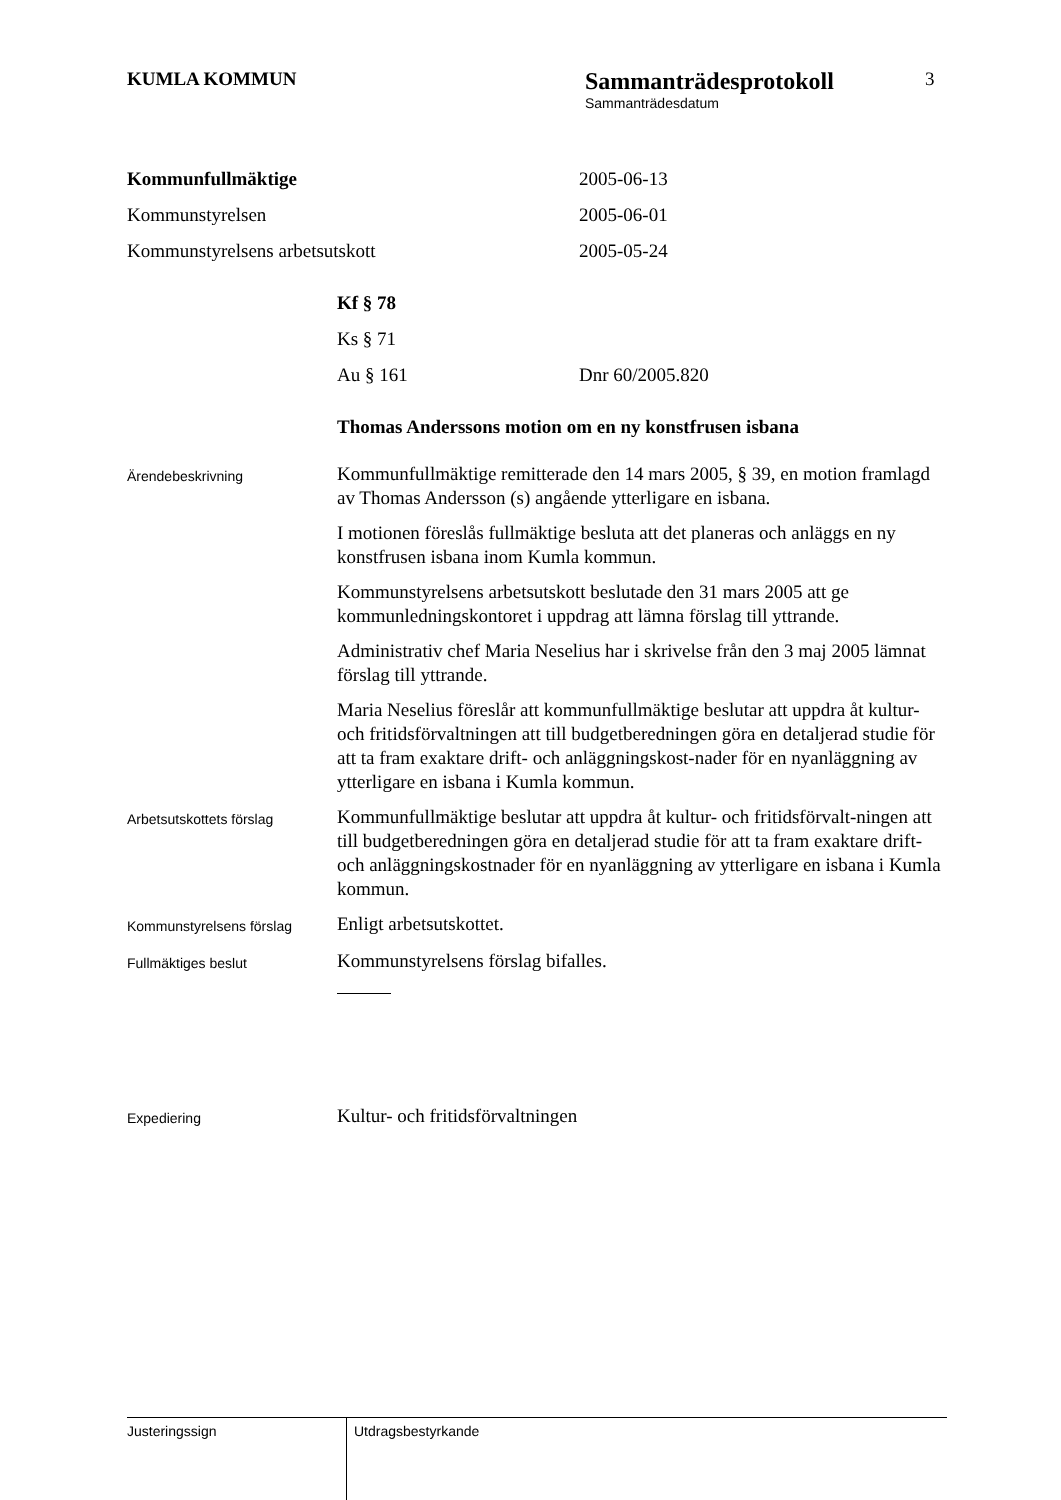KUMLA KOMMUN
Sammanträdesprotokoll
Sammanträdesdatum
3
Kommunfullmäktige 2005-06-13
Kommunstyrelsen 2005-06-01
Kommunstyrelsens arbetsutskott 2005-05-24
Kf § 78
Ks § 71
Au § 161 Dnr 60/2005.820
Thomas Anderssons motion om en ny konstfrusen isbana
Ärendebeskrivning
Kommunfullmäktige remitterade den 14 mars 2005, § 39, en motion framlagd av Thomas Andersson (s) angående ytterligare en isbana.
I motionen föreslås fullmäktige besluta att det planeras och anläggs en ny konstfrusen isbana inom Kumla kommun.
Kommunstyrelsens arbetsutskott beslutade den 31 mars 2005 att ge kommunledningskontoret i uppdrag att lämna förslag till yttrande.
Administrativ chef Maria Neselius har i skrivelse från den 3 maj 2005 lämnat förslag till yttrande.
Maria Neselius föreslår att kommunfullmäktige beslutar att uppdra åt kultur- och fritidsförvaltningen att till budgetberedningen göra en detaljerad studie för att ta fram exaktare drift- och anläggningskost-nader för en nyanläggning av ytterligare en isbana i Kumla kommun.
Arbetsutskottets förslag
Kommunfullmäktige beslutar att uppdra åt kultur- och fritidsförvalt-ningen att till budgetberedningen göra en detaljerad studie för att ta fram exaktare drift- och anläggningskostnader för en nyanläggning av ytterligare en isbana i Kumla kommun.
Kommunstyrelsens förslag
Enligt arbetsutskottet.
Fullmäktiges beslut
Kommunstyrelsens förslag bifalles.
Expediering
Kultur- och fritidsförvaltningen
Justeringssign
Utdragsbestyrkande